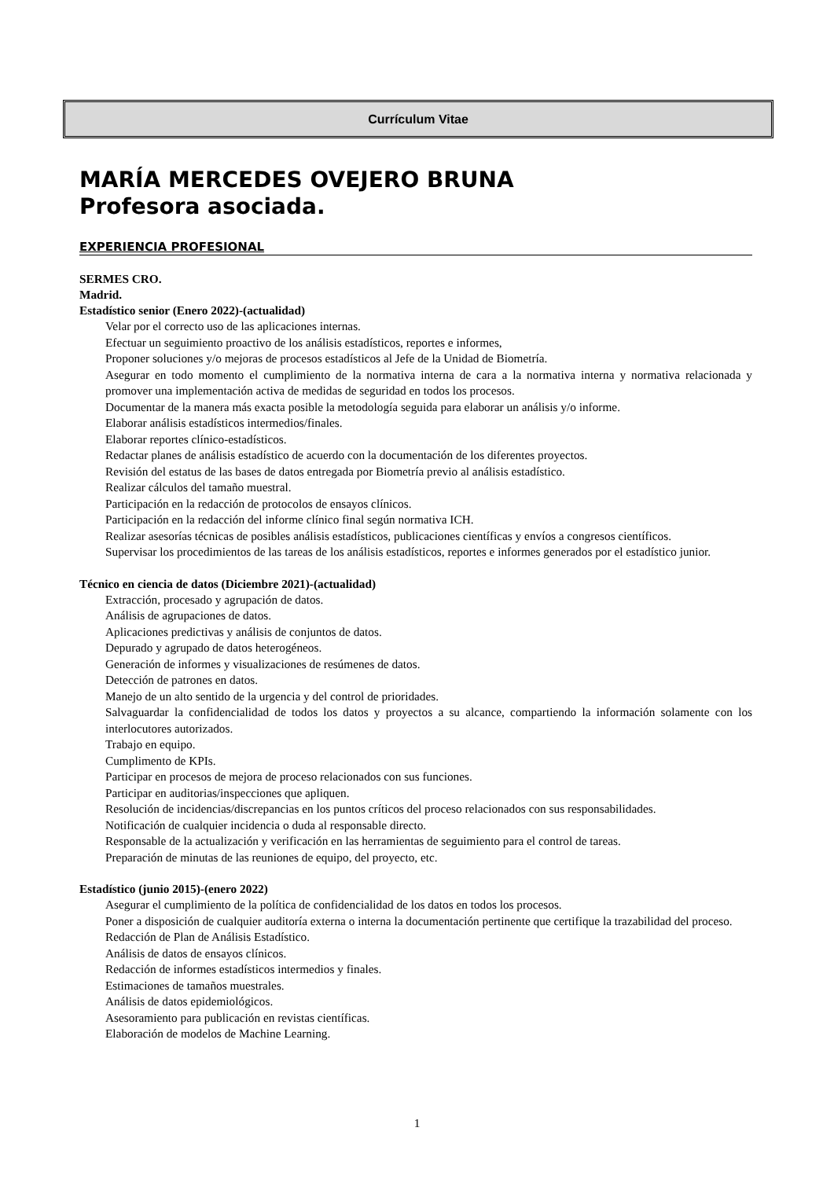Currículum Vitae
MARÍA MERCEDES OVEJERO BRUNA
Profesora asociada.
EXPERIENCIA PROFESIONAL
SERMES CRO.
Madrid.
Estadístico senior (Enero 2022)-(actualidad)
Velar por el correcto uso de las aplicaciones internas.
Efectuar un seguimiento proactivo de los análisis estadísticos, reportes e informes,
Proponer soluciones y/o mejoras de procesos estadísticos al Jefe de la Unidad de Biometría.
Asegurar en todo momento el cumplimiento de la normativa interna de cara a la normativa interna y normativa relacionada y promover una implementación activa de medidas de seguridad en todos los procesos.
Documentar de la manera más exacta posible la metodología seguida para elaborar un análisis y/o informe.
Elaborar análisis estadísticos intermedios/finales.
Elaborar reportes clínico-estadísticos.
Redactar planes de análisis estadístico de acuerdo con la documentación de los diferentes proyectos.
Revisión del estatus de las bases de datos entregada por Biometría previo al análisis estadístico.
Realizar cálculos del tamaño muestral.
Participación en la redacción de protocolos de ensayos clínicos.
Participación en la redacción del informe clínico final según normativa ICH.
Realizar asesorías técnicas de posibles análisis estadísticos, publicaciones científicas y envíos a congresos científicos.
Supervisar los procedimientos de las tareas de los análisis estadísticos, reportes e informes generados por el estadístico junior.
Técnico en ciencia de datos (Diciembre 2021)-(actualidad)
Extracción, procesado y agrupación de datos.
Análisis de agrupaciones de datos.
Aplicaciones predictivas y análisis de conjuntos de datos.
Depurado y agrupado de datos heterogéneos.
Generación de informes y visualizaciones de resúmenes de datos.
Detección de patrones en datos.
Manejo de un alto sentido de la urgencia y del control de prioridades.
Salvaguardar la confidencialidad de todos los datos y proyectos a su alcance, compartiendo la información solamente con los interlocutores autorizados.
Trabajo en equipo.
Cumplimento de KPIs.
Participar en procesos de mejora de proceso relacionados con sus funciones.
Participar en auditorias/inspecciones que apliquen.
Resolución de incidencias/discrepancias en los puntos críticos del proceso relacionados con sus responsabilidades.
Notificación de cualquier incidencia o duda al responsable directo.
Responsable de la actualización y verificación en las herramientas de seguimiento para el control de tareas.
Preparación de minutas de las reuniones de equipo, del proyecto, etc.
Estadístico (junio 2015)-(enero 2022)
Asegurar el cumplimiento de la política de confidencialidad de los datos en todos los procesos.
Poner a disposición de cualquier auditoría externa o interna la documentación pertinente que certifique la trazabilidad del proceso.
Redacción de Plan de Análisis Estadístico.
Análisis de datos de ensayos clínicos.
Redacción de informes estadísticos intermedios y finales.
Estimaciones de tamaños muestrales.
Análisis de datos epidemiológicos.
Asesoramiento para publicación en revistas científicas.
Elaboración de modelos de Machine Learning.
1